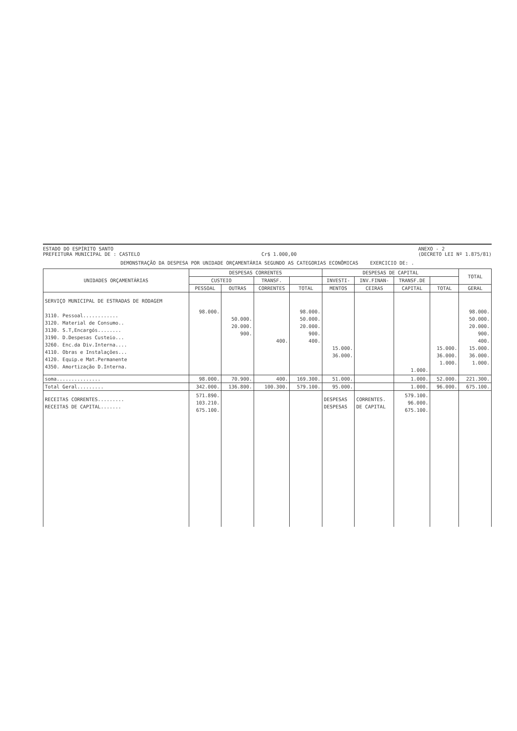ESTADO DO ESPÍRITO SANTO
PREFEITURA MUNICIPAL DE : CASTELO
Cr$ 1.000,00 ANEXO - 2
(DECRETO LEI Nº 1.875/81)
DEMONSTRAÇÃO DA DESPESA POR UNIDADE ORÇAMENTÁRIA SEGUNDO AS CATEGORIAS ECONÔMICAS EXERCICIO DE: .
| UNIDADES ORÇAMENTÁRIAS | DESPESAS CORRENTES | | | | DESPESAS DE CAPITAL | | | | TOTAL |
| --- | --- | --- | --- | --- | --- | --- | --- | --- | --- |
| | CUSTEIO | | TRANSF. | | INVESTI- | INV.FINAN- | TRANSF.DE | | |
| | PESSOAL | OUTRAS | CORRENTES | TOTAL | MENTOS | CEIRAS | CAPITAL | TOTAL | GERAL |
| SERVIÇO MUNICIPAL DE ESTRADAS DE RODAGEM 3110. Pessoal............ 3120. Material de Consumo.. 3130. S.T,Encargós........ 3190. D.Despesas Custeio... 3260. Enc.da Div.Interna.... 4110. Obras e Instalações... 4120. Equip.e Mat.Permanente 4350. Amortização D.Interna. | 98.000. | 50.000. 20.000. 900. | 400. | 98.000. 50.000. 20.000. 900. 400. | 15.000. 36.000. | | 1.000. | 15.000. 36.000. 1.000. | 98.000. 50.000. 20.000. 900. 400. 15.000. 36.000. 1.000. |
| soma............... | 98.000. | 70.900. | 400. | 169.300. | 51.000. | | 1.000. | 52.000. | 221.300. |
| Total Geral......... | 342.000. | 136.800. | 100.300. | 579.100. | 95.000. | | 1.000. | 96.000. | 675.100. |
| RECEITAS CORRENTES......... RECEITAS DE CAPITAL....... | 571.890. 103.210. 675.100. | | | | DESPESAS DESPESAS | CORRENTES. DE CAPITAL | 579.100. 96.000. 675.100. | | |